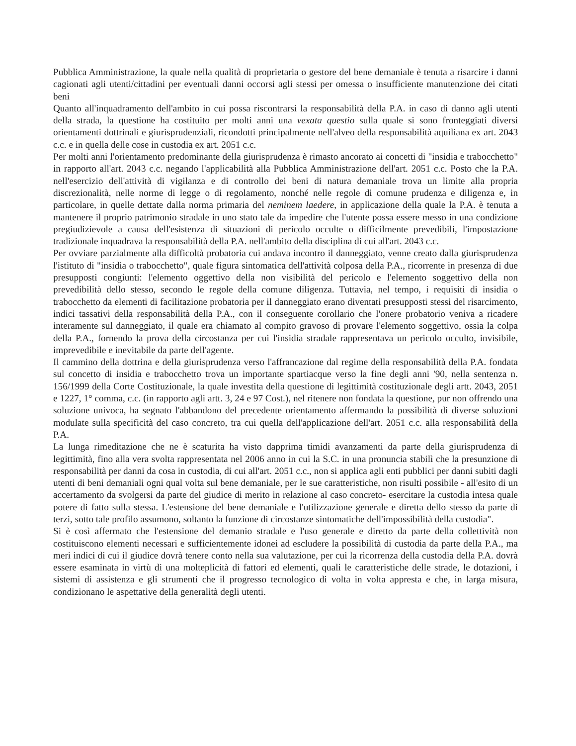Pubblica Amministrazione, la quale nella qualità di proprietaria o gestore del bene demaniale è tenuta a risarcire i danni cagionati agli utenti/cittadini per eventuali danni occorsi agli stessi per omessa o insufficiente manutenzione dei citati beni
Quanto all'inquadramento dell'ambito in cui possa riscontrarsi la responsabilità della P.A. in caso di danno agli utenti della strada, la questione ha costituito per molti anni una vexata questio sulla quale si sono fronteggiati diversi orientamenti dottrinali e giurisprudenziali, ricondotti principalmente nell'alveo della responsabilità aquiliana ex art. 2043 c.c. e in quella delle cose in custodia ex art. 2051 c.c.
Per molti anni l'orientamento predominante della giurisprudenza è rimasto ancorato ai concetti di "insidia e trabocchetto" in rapporto all'art. 2043 c.c. negando l'applicabilità alla Pubblica Amministrazione dell'art. 2051 c.c. Posto che la P.A. nell'esercizio dell'attività di vigilanza e di controllo dei beni di natura demaniale trova un limite alla propria discrezionalità, nelle norme di legge o di regolamento, nonché nelle regole di comune prudenza e diligenza e, in particolare, in quelle dettate dalla norma primaria del neminem laedere, in applicazione della quale la P.A. è tenuta a mantenere il proprio patrimonio stradale in uno stato tale da impedire che l'utente possa essere messo in una condizione pregiudizievole a causa dell'esistenza di situazioni di pericolo occulte o difficilmente prevedibili, l'impostazione tradizionale inquadrava la responsabilità della P.A. nell'ambito della disciplina di cui all'art. 2043 c.c.
Per ovviare parzialmente alla difficoltà probatoria cui andava incontro il danneggiato, venne creato dalla giurisprudenza l'istituto di "insidia o trabocchetto", quale figura sintomatica dell'attività colposa della P.A., ricorrente in presenza di due presupposti congiunti: l'elemento oggettivo della non visibilità del pericolo e l'elemento soggettivo della non prevedibilità dello stesso, secondo le regole della comune diligenza. Tuttavia, nel tempo, i requisiti di insidia o trabocchetto da elementi di facilitazione probatoria per il danneggiato erano diventati presupposti stessi del risarcimento, indici tassativi della responsabilità della P.A., con il conseguente corollario che l'onere probatorio veniva a ricadere interamente sul danneggiato, il quale era chiamato al compito gravoso di provare l'elemento soggettivo, ossia la colpa della P.A., fornendo la prova della circostanza per cui l'insidia stradale rappresentava un pericolo occulto, invisibile, imprevedibile e inevitabile da parte dell'agente.
Il cammino della dottrina e della giurisprudenza verso l'affrancazione dal regime della responsabilità della P.A. fondata sul concetto di insidia e trabocchetto trova un importante spartiacque verso la fine degli anni '90, nella sentenza n. 156/1999 della Corte Costituzionale, la quale investita della questione di legittimità costituzionale degli artt. 2043, 2051 e 1227, 1° comma, c.c. (in rapporto agli artt. 3, 24 e 97 Cost.), nel ritenere non fondata la questione, pur non offrendo una soluzione univoca, ha segnato l'abbandono del precedente orientamento affermando la possibilità di diverse soluzioni modulate sulla specificità del caso concreto, tra cui quella dell'applicazione dell'art. 2051 c.c. alla responsabilità della P.A.
La lunga rimeditazione che ne è scaturita ha visto dapprima timidi avanzamenti da parte della giurisprudenza di legittimità, fino alla vera svolta rappresentata nel 2006 anno in cui la S.C. in una pronuncia stabilì che la presunzione di responsabilità per danni da cosa in custodia, di cui all'art. 2051 c.c., non si applica agli enti pubblici per danni subiti dagli utenti di beni demaniali ogni qual volta sul bene demaniale, per le sue caratteristiche, non risulti possibile - all'esito di un accertamento da svolgersi da parte del giudice di merito in relazione al caso concreto- esercitare la custodia intesa quale potere di fatto sulla stessa. L'estensione del bene demaniale e l'utilizzazione generale e diretta dello stesso da parte di terzi, sotto tale profilo assumono, soltanto la funzione di circostanze sintomatiche dell'impossibilità della custodia".
Si è così affermato che l'estensione del demanio stradale e l'uso generale e diretto da parte della collettività non costituiscono elementi necessari e sufficientemente idonei ad escludere la possibilità di custodia da parte della P.A., ma meri indici di cui il giudice dovrà tenere conto nella sua valutazione, per cui la ricorrenza della custodia della P.A. dovrà essere esaminata in virtù di una molteplicità di fattori ed elementi, quali le caratteristiche delle strade, le dotazioni, i sistemi di assistenza e gli strumenti che il progresso tecnologico di volta in volta appresta e che, in larga misura, condizionano le aspettative della generalità degli utenti.